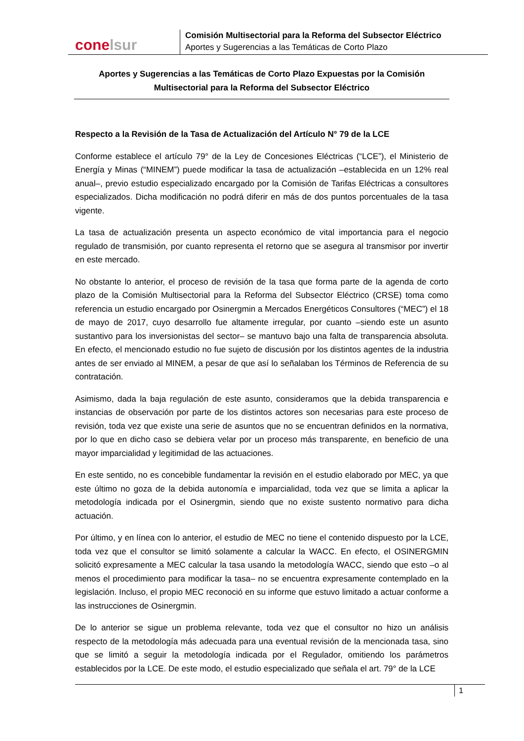conelsur
Comisión Multisectorial para la Reforma del Subsector Eléctrico
Aportes y Sugerencias a las Temáticas de Corto Plazo
Aportes y Sugerencias a las Temáticas de Corto Plazo Expuestas por la Comisión Multisectorial para la Reforma del Subsector Eléctrico
Respecto a la Revisión de la Tasa de Actualización del Artículo N° 79 de la LCE
Conforme establece el artículo 79° de la Ley de Concesiones Eléctricas (“LCE”), el Ministerio de Energía y Minas (“MINEM”) puede modificar la tasa de actualización –establecida en un 12% real anual–, previo estudio especializado encargado por la Comisión de Tarifas Eléctricas a consultores especializados. Dicha modificación no podrá diferir en más de dos puntos porcentuales de la tasa vigente.
La tasa de actualización presenta un aspecto económico de vital importancia para el negocio regulado de transmisión, por cuanto representa el retorno que se asegura al transmisor por invertir en este mercado.
No obstante lo anterior, el proceso de revisión de la tasa que forma parte de la agenda de corto plazo de la Comisión Multisectorial para la Reforma del Subsector Eléctrico (CRSE) toma como referencia un estudio encargado por Osinergmin a Mercados Energéticos Consultores (“MEC”) el 18 de mayo de 2017, cuyo desarrollo fue altamente irregular, por cuanto –siendo este un asunto sustantivo para los inversionistas del sector– se mantuvo bajo una falta de transparencia absoluta. En efecto, el mencionado estudio no fue sujeto de discusión por los distintos agentes de la industria antes de ser enviado al MINEM, a pesar de que así lo señalaban los Términos de Referencia de su contratación.
Asimismo, dada la baja regulación de este asunto, consideramos que la debida transparencia e instancias de observación por parte de los distintos actores son necesarias para este proceso de revisión, toda vez que existe una serie de asuntos que no se encuentran definidos en la normativa, por lo que en dicho caso se debiera velar por un proceso más transparente, en beneficio de una mayor imparcialidad y legitimidad de las actuaciones.
En este sentido, no es concebible fundamentar la revisión en el estudio elaborado por MEC, ya que este último no goza de la debida autonomía e imparcialidad, toda vez que se limita a aplicar la metodología indicada por el Osinergmin, siendo que no existe sustento normativo para dicha actuación.
Por último, y en línea con lo anterior, el estudio de MEC no tiene el contenido dispuesto por la LCE, toda vez que el consultor se limitó solamente a calcular la WACC. En efecto, el OSINERGMIN solicitó expresamente a MEC calcular la tasa usando la metodología WACC, siendo que esto –o al menos el procedimiento para modificar la tasa– no se encuentra expresamente contemplado en la legislación. Incluso, el propio MEC reconoció en su informe que estuvo limitado a actuar conforme a las instrucciones de Osinergmin.
De lo anterior se sigue un problema relevante, toda vez que el consultor no hizo un análisis respecto de la metodología más adecuada para una eventual revisión de la mencionada tasa, sino que se limitó a seguir la metodología indicada por el Regulador, omitiendo los parámetros establecidos por la LCE. De este modo, el estudio especializado que señala el art. 79° de la LCE
1